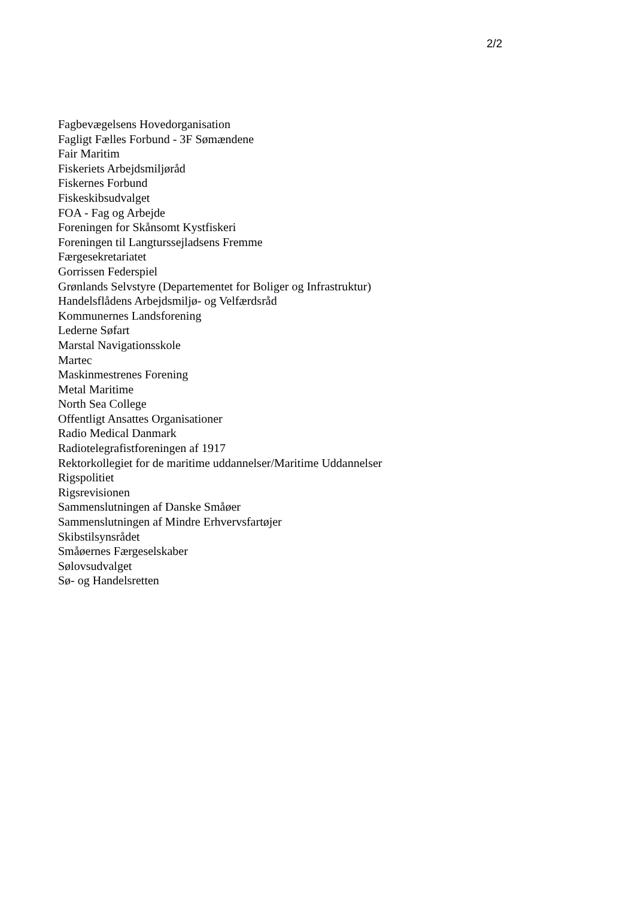2/2
Fagbevægelsens Hovedorganisation
Fagligt Fælles Forbund - 3F Sømændene
Fair Maritim
Fiskeriets Arbejdsmiljøråd
Fiskernes Forbund
Fiskeskibsudvalget
FOA - Fag og Arbejde
Foreningen for Skånsomt Kystfiskeri
Foreningen til Langturssejladsens Fremme
Færgesekretariatet
Gorrissen Federspiel
Grønlands Selvstyre (Departementet for Boliger og Infrastruktur)
Handelsflådens Arbejdsmiljø- og Velfærdsråd
Kommunernes Landsforening
Lederne Søfart
Marstal Navigationsskole
Martec
Maskinmestrenes Forening
Metal Maritime
North Sea College
Offentligt Ansattes Organisationer
Radio Medical Danmark
Radiotelegrafistforeningen af 1917
Rektorkollegiet for de maritime uddannelser/Maritime Uddannelser
Rigspolitiet
Rigsrevisionen
Sammenslutningen af Danske Småøer
Sammenslutningen af Mindre Erhvervsfartøjer
Skibstilsynsrådet
Småøernes Færgeselskaber
Sølovsudvalget
Sø- og Handelsretten